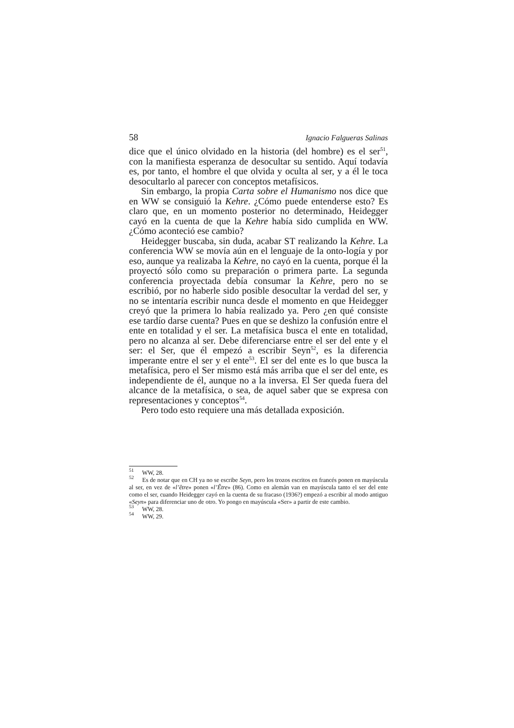58 Ignacio Falgueras Salinas
dice que el único olvidado en la historia (del hombre) es el ser<sup>51</sup>, con la manifiesta esperanza de desocultar su sentido. Aquí todavía es, por tanto, el hombre el que olvida y oculta al ser, y a él le toca desocultarlo al parecer con conceptos metafísicos.
Sin embargo, la propia Carta sobre el Humanismo nos dice que en WW se consiguió la Kehre. ¿Cómo puede entenderse esto? Es claro que, en un momento posterior no determinado, Heidegger cayó en la cuenta de que la Kehre había sido cumplida en WW. ¿Cómo aconteció ese cambio?
Heidegger buscaba, sin duda, acabar ST realizando la Kehre. La conferencia WW se movía aún en el lenguaje de la onto-logía y por eso, aunque ya realizaba la Kehre, no cayó en la cuenta, porque él la proyectó sólo como su preparación o primera parte. La segunda conferencia proyectada debía consumar la Kehre, pero no se escribió, por no haberle sido posible desocultar la verdad del ser, y no se intentaría escribir nunca desde el momento en que Heidegger creyó que la primera lo había realizado ya. Pero ¿en qué consiste ese tardío darse cuenta? Pues en que se deshizo la confusión entre el ente en totalidad y el ser. La metafísica busca el ente en totalidad, pero no alcanza al ser. Debe diferenciarse entre el ser del ente y el ser: el Ser, que él empezó a escribir Seyn<sup>52</sup>, es la diferencia imperante entre el ser y el ente<sup>53</sup>. El ser del ente es lo que busca la metafísica, pero el Ser mismo está más arriba que el ser del ente, es independiente de él, aunque no a la inversa. El Ser queda fuera del alcance de la metafísica, o sea, de aquel saber que se expresa con representaciones y conceptos<sup>54</sup>.
Pero todo esto requiere una más detallada exposición.
<sup>51</sup> WW, 28.
<sup>52</sup> Es de notar que en CH ya no se escribe Seyn, pero los trozos escritos en francés ponen en mayúscula al ser, en vez de «l’être» ponen «l’Être» (86). Como en alemán van en mayúscula tanto el ser del ente como el ser, cuando Heidegger cayó en la cuenta de su fracaso (1936?) empezó a escribir al modo antiguo «Seyn» para diferenciar uno de otro. Yo pongo en mayúscula «Ser» a partir de este cambio.
<sup>53</sup> WW, 28.
<sup>54</sup> WW, 29.